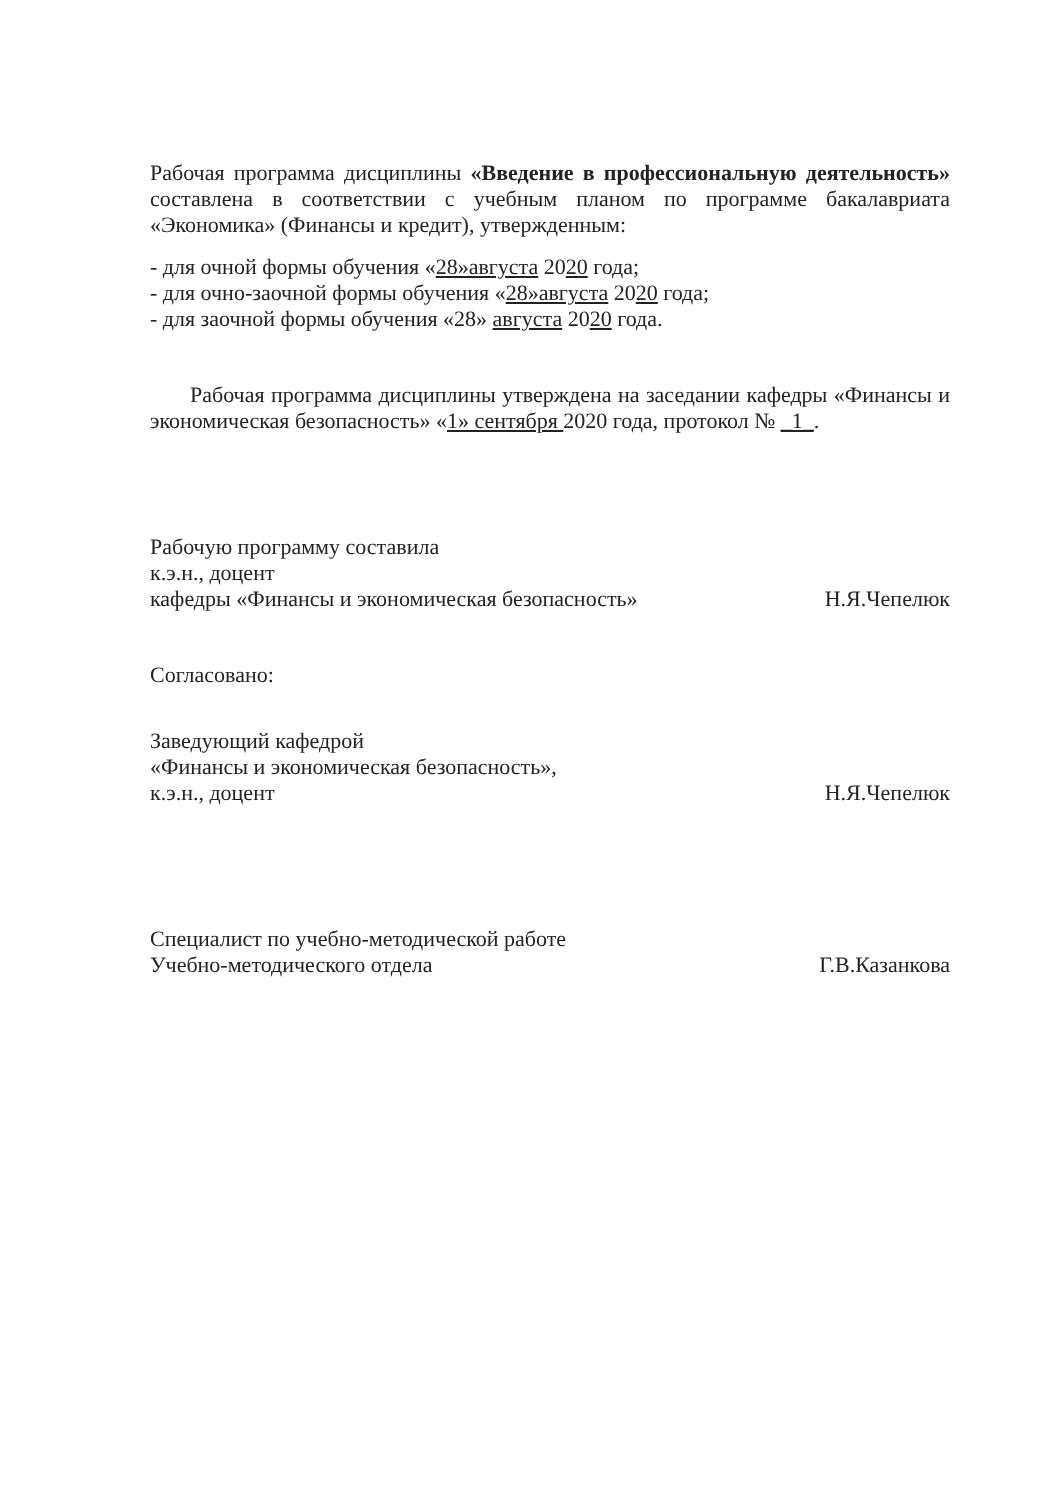Рабочая программа дисциплины «Введение в профессиональную деятельность» составлена в соответствии с учебным планом по программе бакалавриата «Экономика» (Финансы и кредит), утвержденным:
- для очной формы обучения «28»августа 2020 года;
- для очно-заочной формы обучения «28»августа 2020 года;
- для заочной формы обучения «28» августа 2020 года.
Рабочая программа дисциплины утверждена на заседании кафедры «Финансы и экономическая безопасность» «1» сентября 2020 года, протокол № _1_.
Рабочую программу составила
к.э.н., доцент
кафедры «Финансы и экономическая безопасность»
Н.Я.Чепелюк
Согласовано:
Заведующий кафедрой
«Финансы и экономическая безопасность»,
к.э.н., доцент
Н.Я.Чепелюк
Специалист по учебно-методической работе
Учебно-методического отдела
Г.В.Казанкова